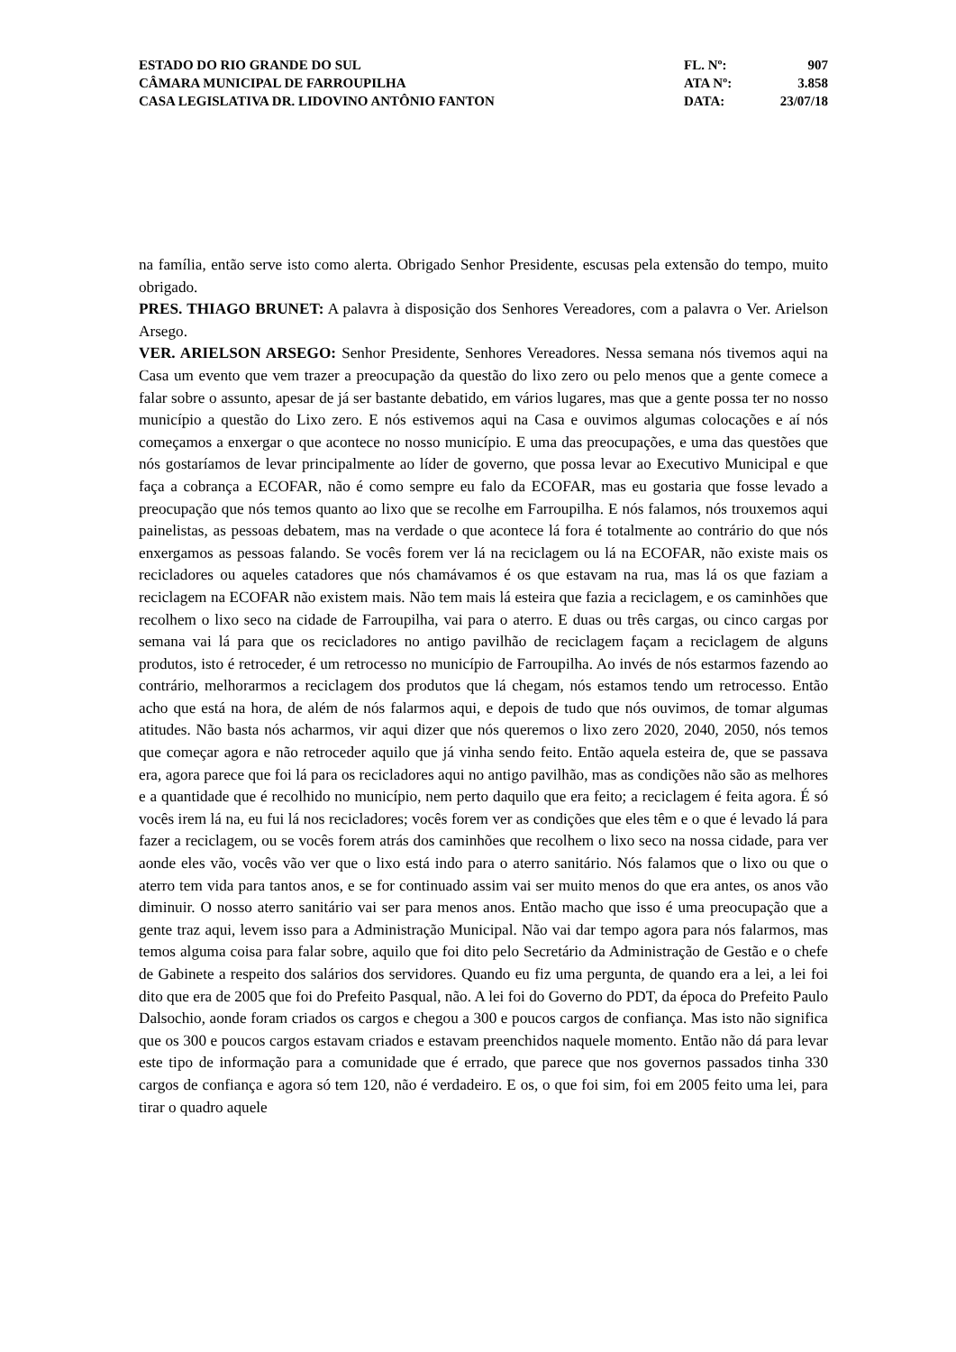ESTADO DO RIO GRANDE DO SUL
CÂMARA MUNICIPAL DE FARROUPILHA
CASA LEGISLATIVA DR. LIDOVINO ANTÔNIO FANTON
FL. Nº: 907
ATA Nº: 3.858
DATA: 23/07/18
na família, então serve isto como alerta. Obrigado Senhor Presidente, escusas pela extensão do tempo, muito obrigado.
PRES. THIAGO BRUNET: A palavra à disposição dos Senhores Vereadores, com a palavra o Ver. Arielson Arsego.
VER. ARIELSON ARSEGO: Senhor Presidente, Senhores Vereadores. Nessa semana nós tivemos aqui na Casa um evento que vem trazer a preocupação da questão do lixo zero ou pelo menos que a gente comece a falar sobre o assunto, apesar de já ser bastante debatido, em vários lugares, mas que a gente possa ter no nosso município a questão do Lixo zero. E nós estivemos aqui na Casa e ouvimos algumas colocações e aí nós começamos a enxergar o que acontece no nosso município. E uma das preocupações, e uma das questões que nós gostaríamos de levar principalmente ao líder de governo, que possa levar ao Executivo Municipal e que faça a cobrança a ECOFAR, não é como sempre eu falo da ECOFAR, mas eu gostaria que fosse levado a preocupação que nós temos quanto ao lixo que se recolhe em Farroupilha. E nós falamos, nós trouxemos aqui painelistas, as pessoas debatem, mas na verdade o que acontece lá fora é totalmente ao contrário do que nós enxergamos as pessoas falando. Se vocês forem ver lá na reciclagem ou lá na ECOFAR, não existe mais os recicladores ou aqueles catadores que nós chamávamos é os que estavam na rua, mas lá os que faziam a reciclagem na ECOFAR não existem mais. Não tem mais lá esteira que fazia a reciclagem, e os caminhões que recolhem o lixo seco na cidade de Farroupilha, vai para o aterro. E duas ou três cargas, ou cinco cargas por semana vai lá para que os recicladores no antigo pavilhão de reciclagem façam a reciclagem de alguns produtos, isto é retroceder, é um retrocesso no município de Farroupilha. Ao invés de nós estarmos fazendo ao contrário, melhorarmos a reciclagem dos produtos que lá chegam, nós estamos tendo um retrocesso. Então acho que está na hora, de além de nós falarmos aqui, e depois de tudo que nós ouvimos, de tomar algumas atitudes. Não basta nós acharmos, vir aqui dizer que nós queremos o lixo zero 2020, 2040, 2050, nós temos que começar agora e não retroceder aquilo que já vinha sendo feito. Então aquela esteira de, que se passava era, agora parece que foi lá para os recicladores aqui no antigo pavilhão, mas as condições não são as melhores e a quantidade que é recolhido no município, nem perto daquilo que era feito; a reciclagem é feita agora. É só vocês irem lá na, eu fui lá nos recicladores; vocês forem ver as condições que eles têm e o que é levado lá para fazer a reciclagem, ou se vocês forem atrás dos caminhões que recolhem o lixo seco na nossa cidade, para ver aonde eles vão, vocês vão ver que o lixo está indo para o aterro sanitário. Nós falamos que o lixo ou que o aterro tem vida para tantos anos, e se for continuado assim vai ser muito menos do que era antes, os anos vão diminuir. O nosso aterro sanitário vai ser para menos anos. Então macho que isso é uma preocupação que a gente traz aqui, levem isso para a Administração Municipal. Não vai dar tempo agora para nós falarmos, mas temos alguma coisa para falar sobre, aquilo que foi dito pelo Secretário da Administração de Gestão e o chefe de Gabinete a respeito dos salários dos servidores. Quando eu fiz uma pergunta, de quando era a lei, a lei foi dito que era de 2005 que foi do Prefeito Pasqual, não. A lei foi do Governo do PDT, da época do Prefeito Paulo Dalsochio, aonde foram criados os cargos e chegou a 300 e poucos cargos de confiança. Mas isto não significa que os 300 e poucos cargos estavam criados e estavam preenchidos naquele momento. Então não dá para levar este tipo de informação para a comunidade que é errado, que parece que nos governos passados tinha 330 cargos de confiança e agora só tem 120, não é verdadeiro. E os, o que foi sim, foi em 2005 feito uma lei, para tirar o quadro aquele